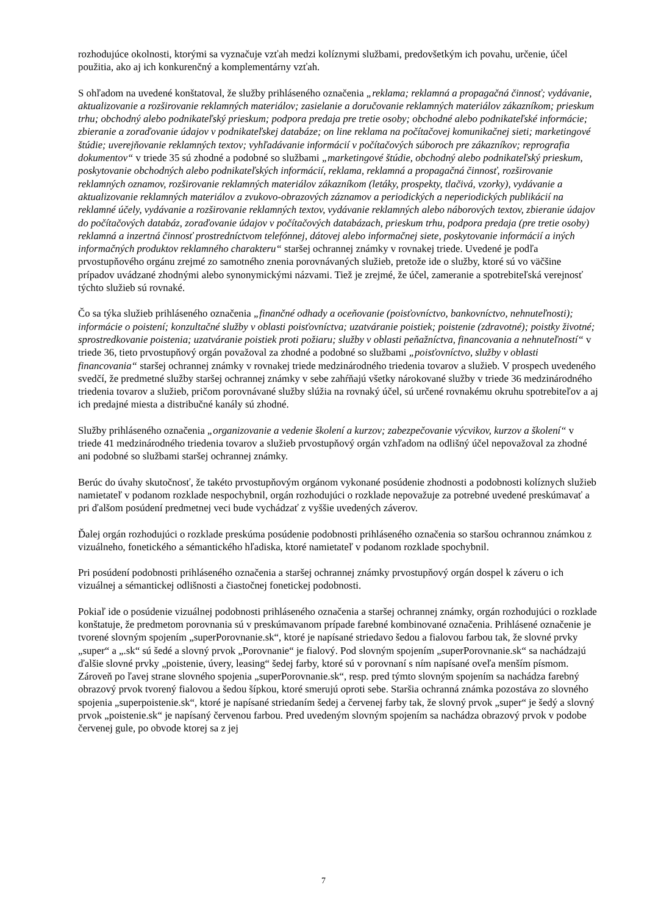rozhodujúce okolnosti, ktorými sa vyznačuje vzťah medzi kolíznymi službami, predovšetkým ich povahu, určenie, účel použitia, ako aj ich konkurenčný a komplementárny vzťah.
S ohľadom na uvedené konštatoval, že služby prihláseného označenia „reklama; reklamná a propagačná činnosť; vydávanie, aktualizovanie a rozširovanie reklamných materiálov; zasielanie a doručovanie reklamných materiálov zákazníkom; prieskum trhu; obchodný alebo podnikateľský prieskum; podpora predaja pre tretie osoby; obchodné alebo podnikateľské informácie; zbieranie a zoraďovanie údajov v podnikateľskej databáze; on line reklama na počítačovej komunikačnej sieti; marketingové štúdie; uverejňovanie reklamných textov; vyhľadávanie informácií v počítačových súboroch pre zákazníkov; reprografia dokumentov“ v triede 35 sú zhodné a podobné so službami „marketingové štúdie, obchodný alebo podnikateľský prieskum, poskytovanie obchodných alebo podnikateľských informácií, reklama, reklamná a propagačná činnosť, rozširovanie reklamných oznamov, rozširovanie reklamných materiálov zákazníkom (letáky, prospekty, tlačivá, vzorky), vydávanie a aktualizovanie reklamných materiálov a zvukovo-obrazových záznamov a periodických a neperiodických publikácií na reklamné účely, vydávanie a rozširovanie reklamných textov, vydávanie reklamných alebo náborových textov, zbieranie údajov do počítačových databáz, zoraďovanie údajov v počítačových databázach, prieskum trhu, podpora predaja (pre tretie osoby) reklamná a inzertná činnosť prostredníctvom telefónnej, dátovej alebo informačnej siete, poskytovanie informácií a iných informačných produktov reklamného charakteru“ staršej ochrannej známky v rovnakej triede. Uvedené je podľa prvostupňového orgánu zrejmé zo samotného znenia porovnávaných služieb, pretože ide o služby, ktoré sú vo väčšine prípadov uvádzané zhodnými alebo synonymickými názvami. Tiež je zrejmé, že účel, zameranie a spotrebiteľská verejnosť týchto služieb sú rovnaké.
Čo sa týka služieb prihláseného označenia „finančné odhady a oceňovanie (poisťovníctvo, bankovníctvo, nehnuteľnosti); informácie o poistení; konzultačné služby v oblasti poisťovníctva; uzatváranie poistiek; poistenie (zdravotné); poistky životné; sprostredkovanie poistenia; uzatváranie poistiek proti požiaru; služby v oblasti peňažníctva, financovania a nehnuteľností“ v triede 36, tieto prvostupňový orgán považoval za zhodné a podobné so službami „poisťovníctvo, služby v oblasti financovania“ staršej ochrannej známky v rovnakej triede medzinárodného triedenia tovarov a služieb. V prospech uvedeného svedčí, že predmetné služby staršej ochrannej známky v sebe zahŕňajú všetky nárokované služby v triede 36 medzinárodného triedenia tovarov a služieb, pričom porovnávané služby slúžia na rovnaký účel, sú určené rovnakému okruhu spotrebiteľov a aj ich predajné miesta a distribučné kanály sú zhodné.
Služby prihláseného označenia „organizovanie a vedenie školení a kurzov; zabezpečovanie výcvikov, kurzov a školení“ v triede 41 medzinárodného triedenia tovarov a služieb prvostupňový orgán vzhľadom na odlišný účel nepovažoval za zhodné ani podobné so službami staršej ochrannej známky.
Berúc do úvahy skutočnosť, že takéto prvostupňovým orgánom vykonané posúdenie zhodnosti a podobnosti kolíznych služieb namietateľ v podanom rozklade nespochybnil, orgán rozhodujúci o rozklade nepovažuje za potrebné uvedené preskúmavať a pri ďalšom posúdení predmetnej veci bude vychádzať z vyššie uvedených záverov.
Ďalej orgán rozhodujúci o rozklade preskúma posúdenie podobnosti prihláseného označenia so staršou ochrannou známkou z vizuálneho, fonetického a sémantického hľadiska, ktoré namietateľ v podanom rozklade spochybnil.
Pri posúdení podobnosti prihláseného označenia a staršej ochrannej známky prvostupňový orgán dospel k záveru o ich vizuálnej a sémantickej odlišnosti a čiastočnej fonetickej podobnosti.
Pokiaľ ide o posúdenie vizuálnej podobnosti prihláseného označenia a staršej ochrannej známky, orgán rozhodujúci o rozklade konštatuje, že predmetom porovnania sú v preskúmavanom prípade farebné kombinované označenia. Prihlásené označenie je tvorené slovným spojením „superPorovnanie.sk“, ktoré je napísané striedavo šedou a fialovou farbou tak, že slovné prvky „super“ a „.sk“ sú šedé a slovný prvok „Porovnanie“ je fialový. Pod slovným spojením „superPorovnanie.sk“ sa nachádzajú ďalšie slovné prvky „poistenie, úvery, leasing“ šedej farby, ktoré sú v porovnaní s ním napísané oveľa menším písmom. Zároveň po ľavej strane slovného spojenia „superPorovnanie.sk“, resp. pred týmto slovným spojením sa nachádza farebný obrazový prvok tvorený fialovou a šedou šípkou, ktoré smerujú oproti sebe. Staršia ochranná známka pozostáva zo slovného spojenia „superpoistenie.sk“, ktoré je napísané striedaním šedej a červenej farby tak, že slovný prvok „super“ je šedý a slovný prvok „poistenie.sk“ je napísaný červenou farbou. Pred uvedeným slovným spojením sa nachádza obrazový prvok v podobe červenej gule, po obvode ktorej sa z jej
7